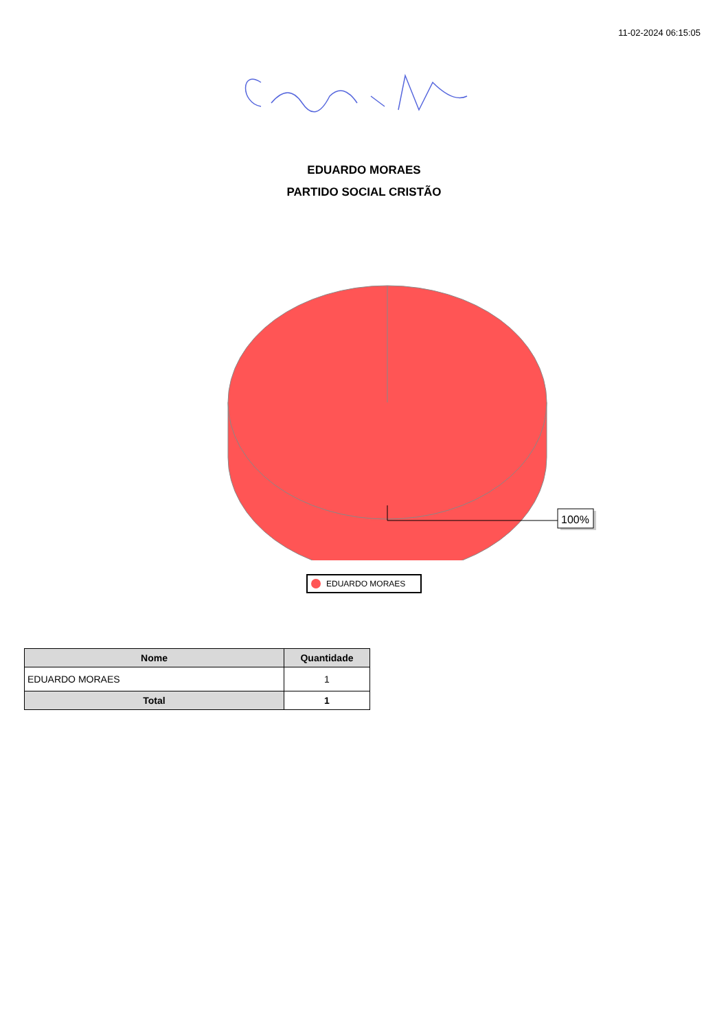11-02-2024 06:15:05
EDUARDO MORAES
PARTIDO SOCIAL CRISTÃO
100%
EDUARDO MORAES
| Nome | Quantidade |
| --- | --- |
| EDUARDO MORAES | 1 |
| Total | 1 |